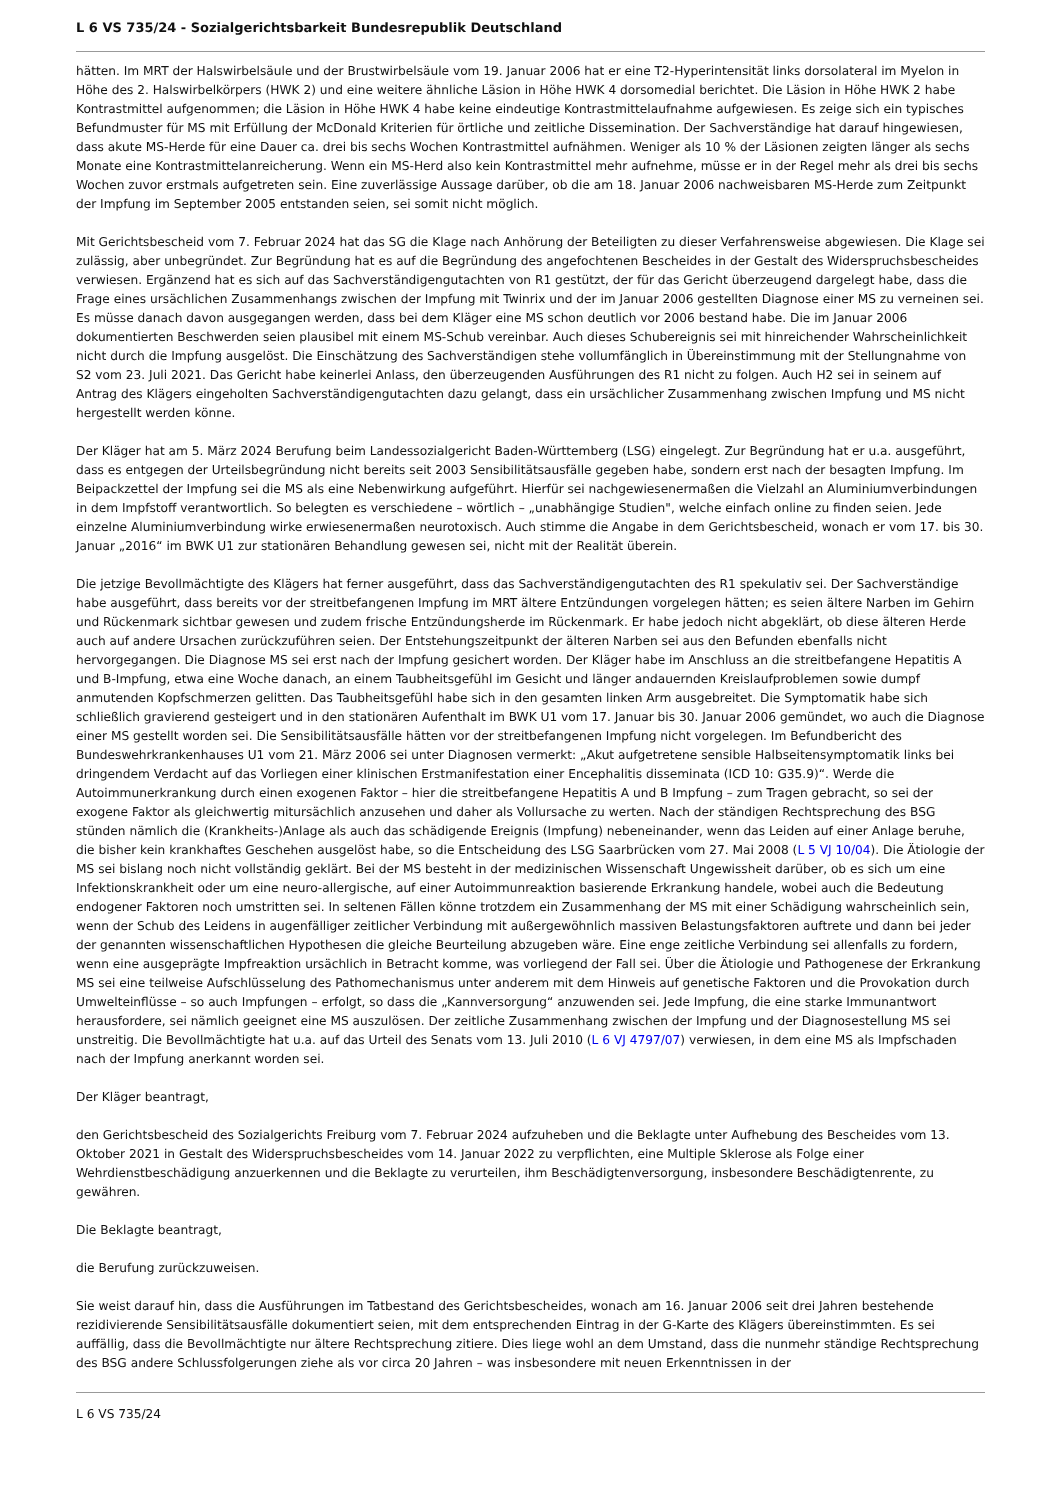L 6 VS 735/24 - Sozialgerichtsbarkeit Bundesrepublik Deutschland
hätten. Im MRT der Halswirbelsäule und der Brustwirbelsäule vom 19. Januar 2006 hat er eine T2-Hyperintensität links dorsolateral im Myelon in Höhe des 2. Halswirbelkörpers (HWK 2) und eine weitere ähnliche Läsion in Höhe HWK 4 dorsomedial berichtet. Die Läsion in Höhe HWK 2 habe Kontrastmittel aufgenommen; die Läsion in Höhe HWK 4 habe keine eindeutige Kontrastmittelaufnahme aufgewiesen. Es zeige sich ein typisches Befundmuster für MS mit Erfüllung der McDonald Kriterien für örtliche und zeitliche Dissemination. Der Sachverständige hat darauf hingewiesen, dass akute MS-Herde für eine Dauer ca. drei bis sechs Wochen Kontrastmittel aufnähmen. Weniger als 10 % der Läsionen zeigten länger als sechs Monate eine Kontrastmittelanreicherung. Wenn ein MS-Herd also kein Kontrastmittel mehr aufnehme, müsse er in der Regel mehr als drei bis sechs Wochen zuvor erstmals aufgetreten sein. Eine zuverlässige Aussage darüber, ob die am 18. Januar 2006 nachweisbaren MS-Herde zum Zeitpunkt der Impfung im September 2005 entstanden seien, sei somit nicht möglich.
Mit Gerichtsbescheid vom 7. Februar 2024 hat das SG die Klage nach Anhörung der Beteiligten zu dieser Verfahrensweise abgewiesen. Die Klage sei zulässig, aber unbegründet. Zur Begründung hat es auf die Begründung des angefochtenen Bescheides in der Gestalt des Widerspruchsbescheides verwiesen. Ergänzend hat es sich auf das Sachverständigengutachten von R1 gestützt, der für das Gericht überzeugend dargelegt habe, dass die Frage eines ursächlichen Zusammenhangs zwischen der Impfung mit Twinrix und der im Januar 2006 gestellten Diagnose einer MS zu verneinen sei. Es müsse danach davon ausgegangen werden, dass bei dem Kläger eine MS schon deutlich vor 2006 bestand habe. Die im Januar 2006 dokumentierten Beschwerden seien plausibel mit einem MS-Schub vereinbar. Auch dieses Schubereignis sei mit hinreichender Wahrscheinlichkeit nicht durch die Impfung ausgelöst. Die Einschätzung des Sachverständigen stehe vollumfänglich in Übereinstimmung mit der Stellungnahme von S2 vom 23. Juli 2021. Das Gericht habe keinerlei Anlass, den überzeugenden Ausführungen des R1 nicht zu folgen. Auch H2 sei in seinem auf Antrag des Klägers eingeholten Sachverständigengutachten dazu gelangt, dass ein ursächlicher Zusammenhang zwischen Impfung und MS nicht hergestellt werden könne.
Der Kläger hat am 5. März 2024 Berufung beim Landessozialgericht Baden-Württemberg (LSG) eingelegt. Zur Begründung hat er u.a. ausgeführt, dass es entgegen der Urteilsbegründung nicht bereits seit 2003 Sensibilitätsausfälle gegeben habe, sondern erst nach der besagten Impfung. Im Beipackzettel der Impfung sei die MS als eine Nebenwirkung aufgeführt. Hierfür sei nachgewiesenermaßen die Vielzahl an Aluminiumverbindungen in dem Impfstoff verantwortlich. So belegten es verschiedene – wörtlich – „unabhängige Studien", welche einfach online zu finden seien. Jede einzelne Aluminiumverbindung wirke erwiesenermaßen neurotoxisch. Auch stimme die Angabe in dem Gerichtsbescheid, wonach er vom 17. bis 30. Januar „2016“ im BWK U1 zur stationären Behandlung gewesen sei, nicht mit der Realität überein.
Die jetzige Bevollmächtigte des Klägers hat ferner ausgeführt, dass das Sachverständigengutachten des R1 spekulativ sei. Der Sachverständige habe ausgeführt, dass bereits vor der streitbefangenen Impfung im MRT ältere Entzündungen vorgelegen hätten; es seien ältere Narben im Gehirn und Rückenmark sichtbar gewesen und zudem frische Entzündungsherde im Rückenmark. Er habe jedoch nicht abgeklärt, ob diese älteren Herde auch auf andere Ursachen zurückzuführen seien. Der Entstehungszeitpunkt der älteren Narben sei aus den Befunden ebenfalls nicht hervorgegangen. Die Diagnose MS sei erst nach der Impfung gesichert worden. Der Kläger habe im Anschluss an die streitbefangene Hepatitis A und B-Impfung, etwa eine Woche danach, an einem Taubheitsgefühl im Gesicht und länger andauernden Kreislaufproblemen sowie dumpf anmutenden Kopfschmerzen gelitten. Das Taubheitsgefühl habe sich in den gesamten linken Arm ausgebreitet. Die Symptomatik habe sich schließlich gravierend gesteigert und in den stationären Aufenthalt im BWK U1 vom 17. Januar bis 30. Januar 2006 gemündet, wo auch die Diagnose einer MS gestellt worden sei. Die Sensibilitätsausfälle hätten vor der streitbefangenen Impfung nicht vorgelegen. Im Befundbericht des Bundeswehrkrankenhauses U1 vom 21. März 2006 sei unter Diagnosen vermerkt: „Akut aufgetretene sensible Halbseitensymptomatik links bei dringendem Verdacht auf das Vorliegen einer klinischen Erstmanifestation einer Encephalitis disseminata (ICD 10: G35.9)“. Werde die Autoimmunerkrankung durch einen exogenen Faktor – hier die streitbefangene Hepatitis A und B Impfung – zum Tragen gebracht, so sei der exogene Faktor als gleichwertig mitursächlich anzusehen und daher als Vollursache zu werten. Nach der ständigen Rechtsprechung des BSG stünden nämlich die (Krankheits-)Anlage als auch das schädigende Ereignis (Impfung) nebeneinander, wenn das Leiden auf einer Anlage beruhe, die bisher kein krankhaftes Geschehen ausgelöst habe, so die Entscheidung des LSG Saarbrücken vom 27. Mai 2008 (L 5 VJ 10/04). Die Ätiologie der MS sei bislang noch nicht vollständig geklärt. Bei der MS besteht in der medizinischen Wissenschaft Ungewissheit darüber, ob es sich um eine Infektionskrankheit oder um eine neuro-allergische, auf einer Autoimmunreaktion basierende Erkrankung handele, wobei auch die Bedeutung endogener Faktoren noch umstritten sei. In seltenen Fällen könne trotzdem ein Zusammenhang der MS mit einer Schädigung wahrscheinlich sein, wenn der Schub des Leidens in augenfälliger zeitlicher Verbindung mit außergewöhnlich massiven Belastungsfaktoren auftrete und dann bei jeder der genannten wissenschaftlichen Hypothesen die gleiche Beurteilung abzugeben wäre. Eine enge zeitliche Verbindung sei allenfalls zu fordern, wenn eine ausgeprägte Impfreaktion ursächlich in Betracht komme, was vorliegend der Fall sei. Über die Ätiologie und Pathogenese der Erkrankung MS sei eine teilweise Aufschlüsselung des Pathomechanismus unter anderem mit dem Hinweis auf genetische Faktoren und die Provokation durch Umwelteinflüsse – so auch Impfungen – erfolgt, so dass die „Kannversorgung“ anzuwenden sei. Jede Impfung, die eine starke Immunantwort herausfordere, sei nämlich geeignet eine MS auszulösen. Der zeitliche Zusammenhang zwischen der Impfung und der Diagnosestellung MS sei unstreitig. Die Bevollmächtigte hat u.a. auf das Urteil des Senats vom 13. Juli 2010 (L 6 VJ 4797/07) verwiesen, in dem eine MS als Impfschaden nach der Impfung anerkannt worden sei.
Der Kläger beantragt,
den Gerichtsbescheid des Sozialgerichts Freiburg vom 7. Februar 2024 aufzuheben und die Beklagte unter Aufhebung des Bescheides vom 13. Oktober 2021 in Gestalt des Widerspruchsbescheides vom 14. Januar 2022 zu verpflichten, eine Multiple Sklerose als Folge einer Wehrdienstbeschädigung anzuerkennen und die Beklagte zu verurteilen, ihm Beschädigtenversorgung, insbesondere Beschädigtenrente, zu gewähren.
Die Beklagte beantragt,
die Berufung zurückzuweisen.
Sie weist darauf hin, dass die Ausführungen im Tatbestand des Gerichtsbescheides, wonach am 16. Januar 2006 seit drei Jahren bestehende rezidivierende Sensibilitätsausfälle dokumentiert seien, mit dem entsprechenden Eintrag in der G-Karte des Klägers übereinstimmten. Es sei auffällig, dass die Bevollmächtigte nur ältere Rechtsprechung zitiere. Dies liege wohl an dem Umstand, dass die nunmehr ständige Rechtsprechung des BSG andere Schlussfolgerungen ziehe als vor circa 20 Jahren – was insbesondere mit neuen Erkenntnissen in der
L 6 VS 735/24